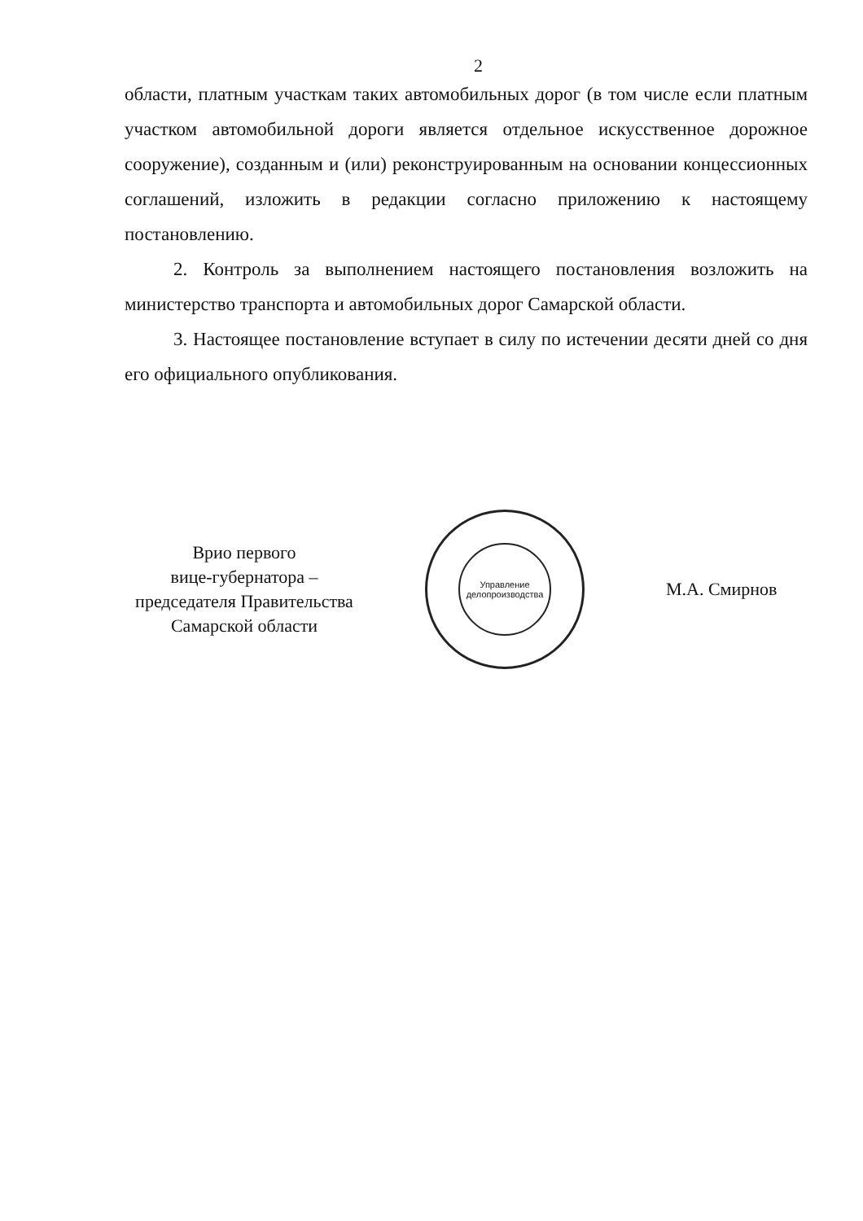2
области, платным участкам таких автомобильных дорог (в том числе если платным участком автомобильной дороги является отдельное искусственное дорожное сооружение), созданным и (или) реконструированным на основании концессионных соглашений, изложить в редакции согласно приложению к настоящему постановлению.
2. Контроль за выполнением настоящего постановления возложить на министерство транспорта и автомобильных дорог Самарской области.
3. Настоящее постановление вступает в силу по истечении десяти дней со дня его официального опубликования.
Врио первого
вице-губернатора –
председателя Правительства
Самарской области
Управление
делопроизводства
М.А. Смирнов